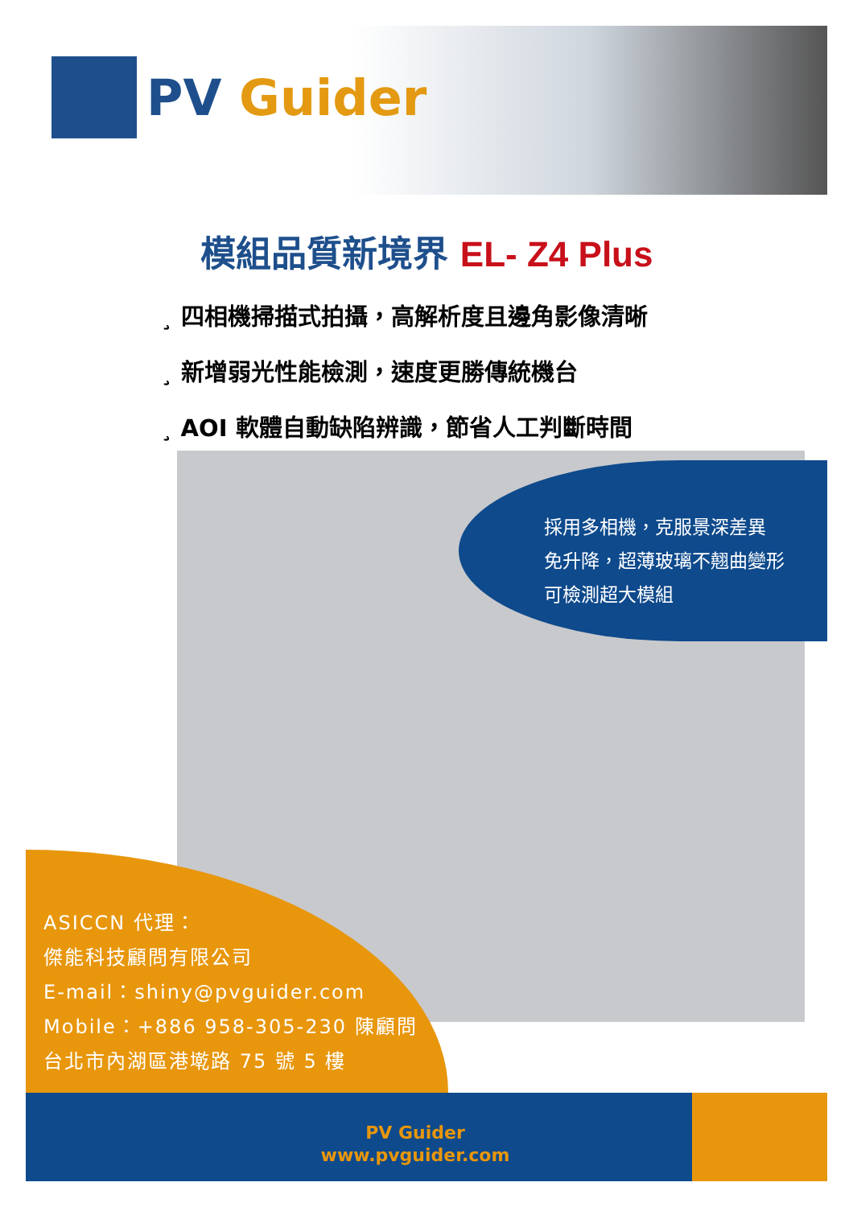PV Guider
模組品質新境界 EL- Z4 Plus
¸ 四相機掃描式拍攝，高解析度且邊角影像清晰
¸ 新增弱光性能檢測，速度更勝傳統機台
¸ AOI 軟體自動缺陷辨識，節省人工判斷時間
採用多相機，克服景深差異
免升降，超薄玻璃不翹曲變形
可檢測超大模組
ASICCN 代理：
傑能科技顧問有限公司
E-mail：shiny@pvguider.com
Mobile：+886 958-305-230 陳顧問
台北市內湖區港墘路 75 號 5 樓
PV Guider
www.pvguider.com